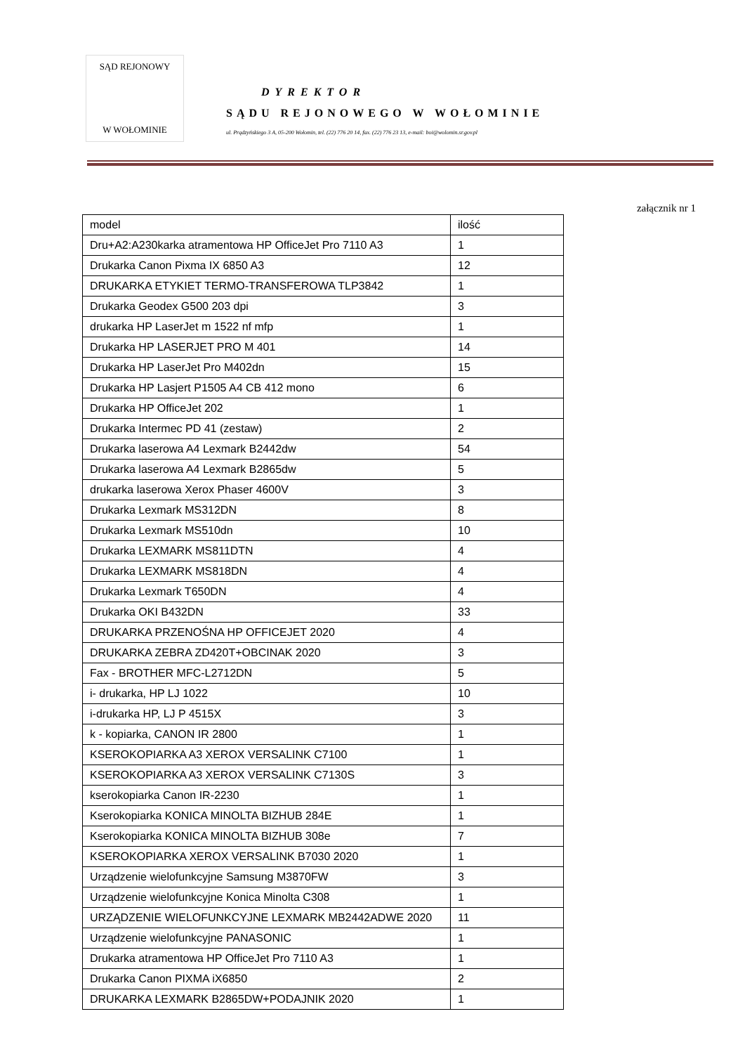SĄD REJONOWY
W WOŁOMINIE
DYREKTOR
SĄDU REJONOWEGO W WOŁOMINIE
ul. Prądzyńskiego 3 A, 05-200 Wołomin, tel. (22) 776 20 14, fax. (22) 776 23 13, e-mail: boi@wolomin.sr.gov.pl
załącznik nr 1
| model | ilość |
| --- | --- |
| Dru+A2:A230karka atramentowa HP OfficeJet Pro 7110 A3 | 1 |
| Drukarka Canon Pixma IX 6850 A3 | 12 |
| DRUKARKA ETYKIET TERMO-TRANSFEROWA TLP3842 | 1 |
| Drukarka Geodex G500 203 dpi | 3 |
| drukarka HP LaserJet m 1522 nf mfp | 1 |
| Drukarka HP LASERJET PRO M 401 | 14 |
| Drukarka HP LaserJet Pro M402dn | 15 |
| Drukarka HP Lasjert P1505 A4 CB 412 mono | 6 |
| Drukarka HP OfficeJet 202 | 1 |
| Drukarka Intermec PD 41 (zestaw) | 2 |
| Drukarka laserowa A4 Lexmark B2442dw | 54 |
| Drukarka laserowa A4 Lexmark B2865dw | 5 |
| drukarka laserowa Xerox Phaser 4600V | 3 |
| Drukarka Lexmark MS312DN | 8 |
| Drukarka Lexmark MS510dn | 10 |
| Drukarka LEXMARK MS811DTN | 4 |
| Drukarka LEXMARK MS818DN | 4 |
| Drukarka Lexmark T650DN | 4 |
| Drukarka OKI B432DN | 33 |
| DRUKARKA PRZENOŚNA HP OFFICEJET 2020 | 4 |
| DRUKARKA ZEBRA ZD420T+OBCINAK 2020 | 3 |
| Fax - BROTHER MFC-L2712DN | 5 |
| i- drukarka, HP LJ 1022 | 10 |
| i-drukarka HP, LJ P 4515X | 3 |
| k - kopiarka, CANON IR 2800 | 1 |
| KSEROKOPIARKA A3 XEROX VERSALINK C7100 | 1 |
| KSEROKOPIARKA A3 XEROX VERSALINK C7130S | 3 |
| kserokopiarka Canon IR-2230 | 1 |
| Kserokopiarka KONICA MINOLTA BIZHUB 284E | 1 |
| Kserokopiarka KONICA MINOLTA BIZHUB 308e | 7 |
| KSEROKOPIARKA XEROX VERSALINK B7030 2020 | 1 |
| Urządzenie wielofunkcyjne Samsung M3870FW | 3 |
| Urządzenie wielofunkcyjne Konica Minolta C308 | 1 |
| URZĄDZENIE WIELOFUNKCYJNE LEXMARK MB2442ADWE 2020 | 11 |
| Urządzenie wielofunkcyjne PANASONIC | 1 |
| Drukarka atramentowa HP OfficeJet Pro 7110 A3 | 1 |
| Drukarka Canon PIXMA iX6850 | 2 |
| DRUKARKA LEXMARK B2865DW+PODAJNIK 2020 | 1 |